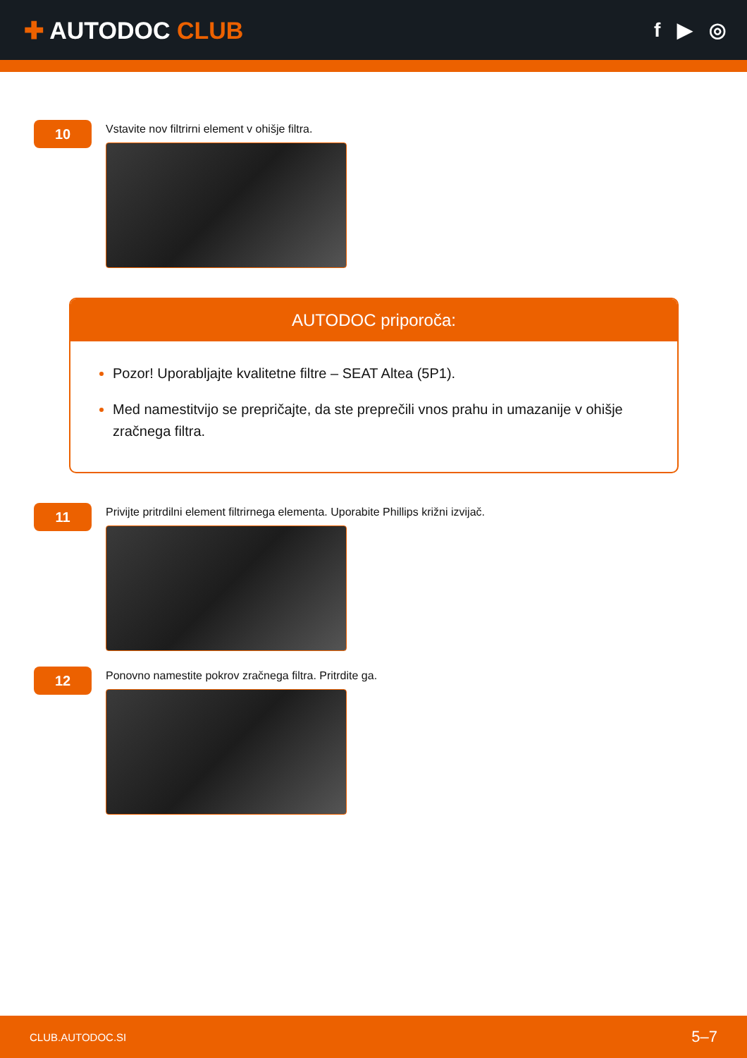✚ AUTODOC CLUB
f ▶ ◎
10
Vstavite nov filtrirni element v ohišje filtra.
AUTODOC priporoča:
Pozor! Uporabljajte kvalitetne filtre – SEAT Altea (5P1).
Med namestitvijo se prepričajte, da ste preprečili vnos prahu in umazanije v ohišje zračnega filtra.
11
Privijte pritrdilni element filtrirnega elementa. Uporabite Phillips križni izvijač.
12
Ponovno namestite pokrov zračnega filtra. Pritrdite ga.
CLUB.AUTODOC.SI 5–7